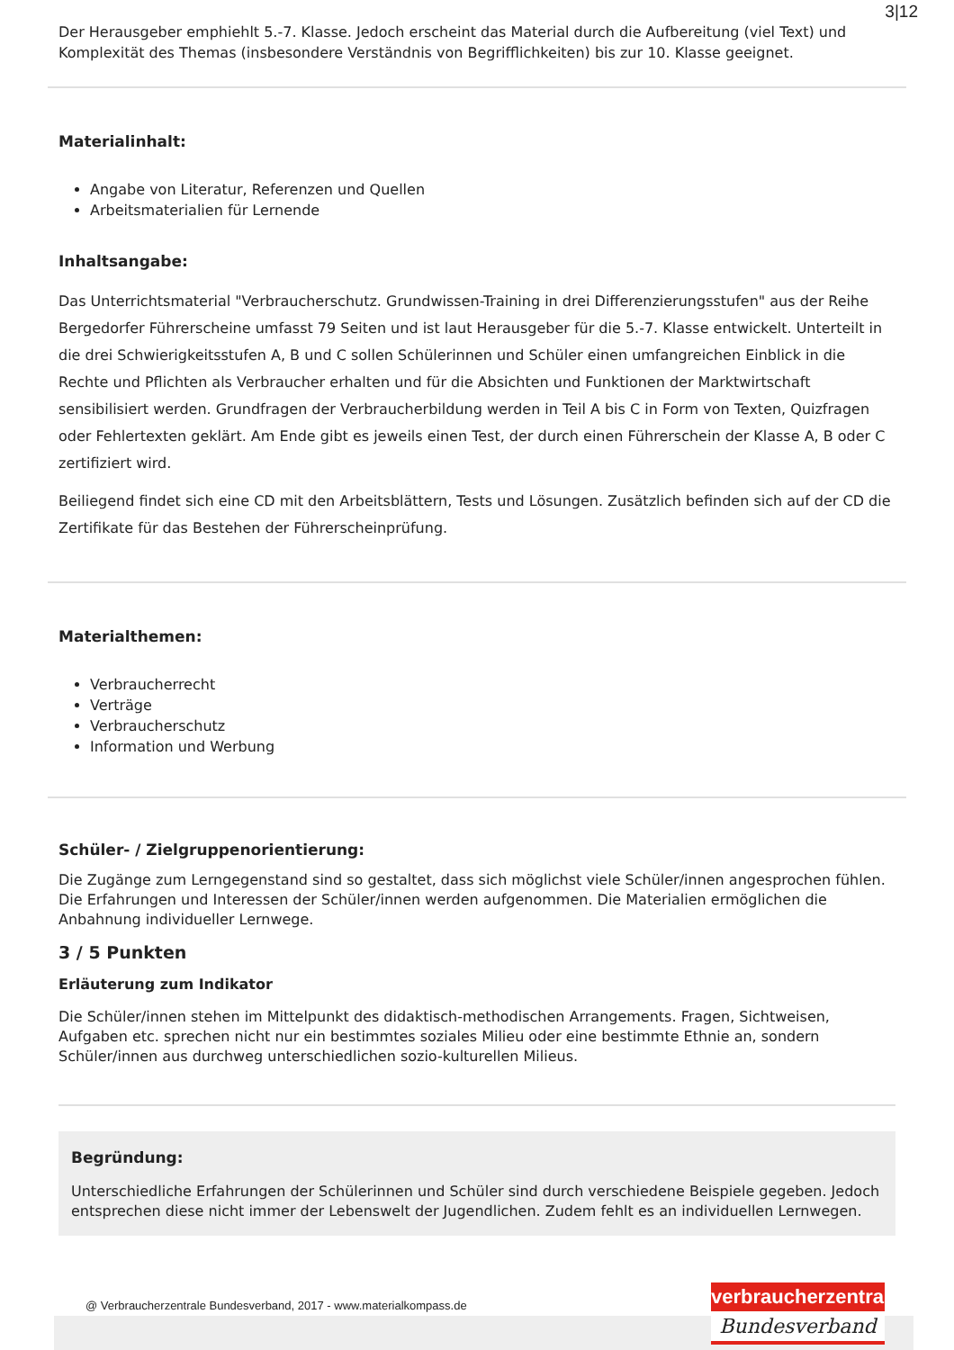3|12
Der Herausgeber emphiehlt 5.-7. Klasse. Jedoch erscheint das Material durch die Aufbereitung (viel Text) und Komplexität des Themas (insbesondere Verständnis von Begrifflichkeiten) bis zur 10. Klasse geeignet.
Materialinhalt:
Angabe von Literatur, Referenzen und Quellen
Arbeitsmaterialien für Lernende
Inhaltsangabe:
Das Unterrichtsmaterial "Verbraucherschutz. Grundwissen-Training in drei Differenzierungsstufen" aus der Reihe Bergedorfer Führerscheine umfasst 79 Seiten und ist laut Herausgeber für die 5.-7. Klasse entwickelt. Unterteilt in die drei Schwierigkeitsstufen A, B und C sollen Schülerinnen und Schüler einen umfangreichen Einblick in die Rechte und Pflichten als Verbraucher erhalten und für die Absichten und Funktionen der Marktwirtschaft sensibilisiert werden. Grundfragen der Verbraucherbildung werden in Teil A bis C in Form von Texten, Quizfragen oder Fehlertexten geklärt. Am Ende gibt es jeweils einen Test, der durch einen Führerschein der Klasse A, B oder C zertifiziert wird.
Beiliegend findet sich eine CD mit den Arbeitsblättern, Tests und Lösungen. Zusätzlich befinden sich auf der CD die Zertifikate für das Bestehen der Führerscheinprüfung.
Materialthemen:
Verbraucherrecht
Verträge
Verbraucherschutz
Information und Werbung
Schüler- / Zielgruppenorientierung:
Die Zugänge zum Lerngegenstand sind so gestaltet, dass sich möglichst viele Schüler/innen angesprochen fühlen. Die Erfahrungen und Interessen der Schüler/innen werden aufgenommen. Die Materialien ermöglichen die Anbahnung individueller Lernwege.
3 / 5 Punkten
Erläuterung zum Indikator
Die Schüler/innen stehen im Mittelpunkt des didaktisch-methodischen Arrangements. Fragen, Sichtweisen, Aufgaben etc. sprechen nicht nur ein bestimmtes soziales Milieu oder eine bestimmte Ethnie an, sondern Schüler/innen aus durchweg unterschiedlichen sozio-kulturellen Milieus.
Begründung:
Unterschiedliche Erfahrungen der Schülerinnen und Schüler sind durch verschiedene Beispiele gegeben. Jedoch entsprechen diese nicht immer der Lebenswelt der Jugendlichen. Zudem fehlt es an individuellen Lernwegen.
@ Verbraucherzentrale Bundesverband, 2017 - www.materialkompass.de
verbraucherzentrale
Bundesverband